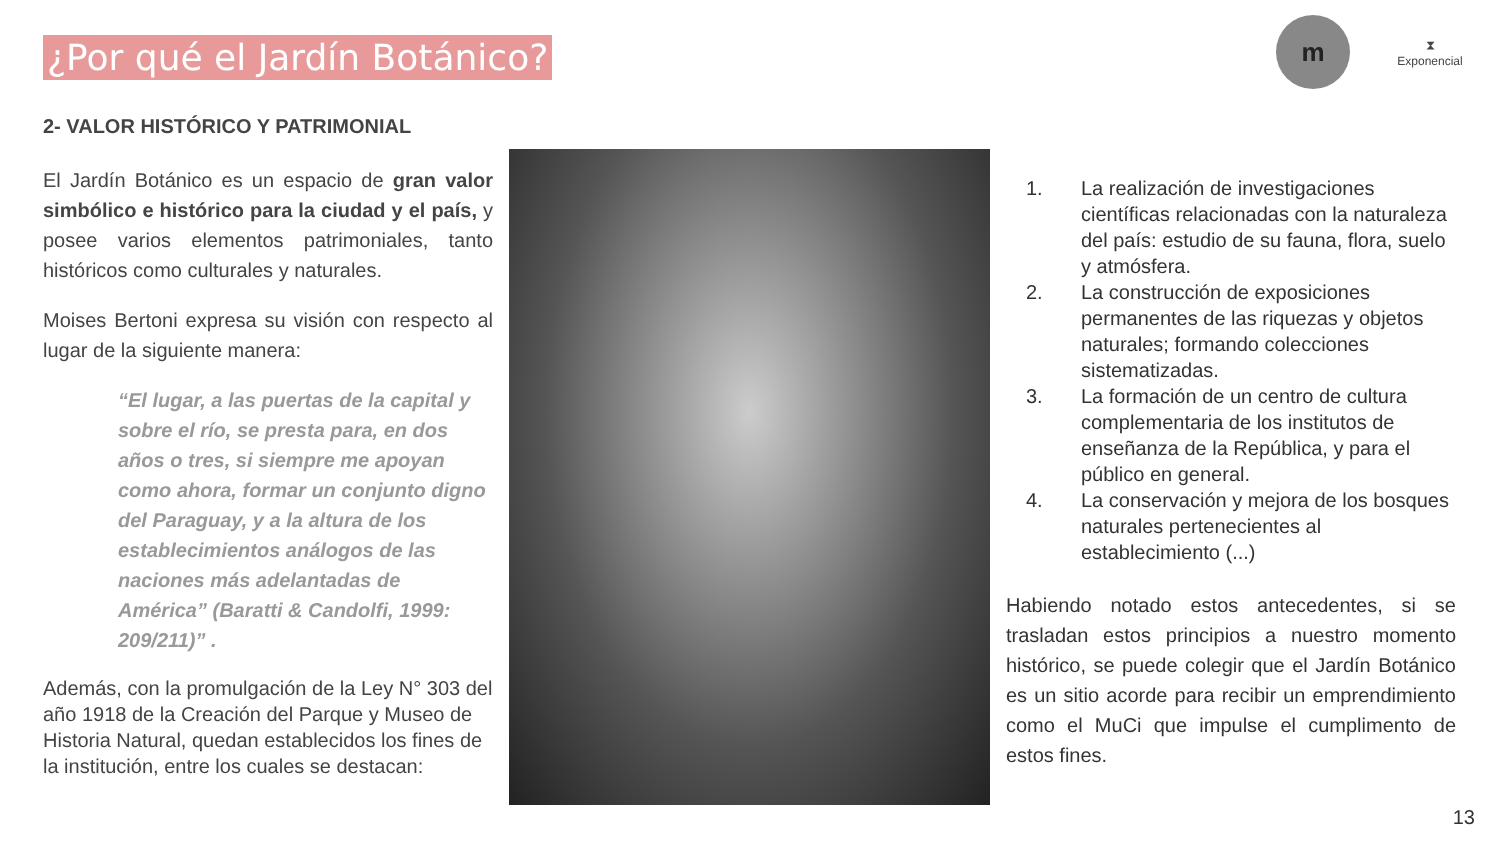¿Por qué el Jardín Botánico?
m
⧗
Exponencial
2- VALOR HISTÓRICO Y PATRIMONIAL
El Jardín Botánico es un espacio de gran valor simbólico e histórico para la ciudad y el país, y posee varios elementos patrimoniales, tanto históricos como culturales y naturales.
Moises Bertoni expresa su visión con respecto al lugar de la siguiente manera:
“El lugar, a las puertas de la capital y sobre el río, se presta para, en dos años o tres, si siempre me apoyan como ahora, formar un conjunto digno del Paraguay, y a la altura de los establecimientos análogos de las naciones más adelantadas de América” (Baratti & Candolfi, 1999: 209/211)” .
Además, con la promulgación de la Ley N° 303 del año 1918 de la Creación del Parque y Museo de Historia Natural, quedan establecidos los fines de la institución, entre los cuales se destacan:
1. La realización de investigaciones científicas relacionadas con la naturaleza del país: estudio de su fauna, flora, suelo y atmósfera.
2. La construcción de exposiciones permanentes de las riquezas y objetos naturales; formando colecciones sistematizadas.
3. La formación de un centro de cultura complementaria de los institutos de enseñanza de la República, y para el público en general.
4. La conservación y mejora de los bosques naturales pertenecientes al establecimiento (...)
Habiendo notado estos antecedentes, si se trasladan estos principios a nuestro momento histórico, se puede colegir que el Jardín Botánico es un sitio acorde para recibir un emprendimiento como el MuCi que impulse el cumplimento de estos fines.
13